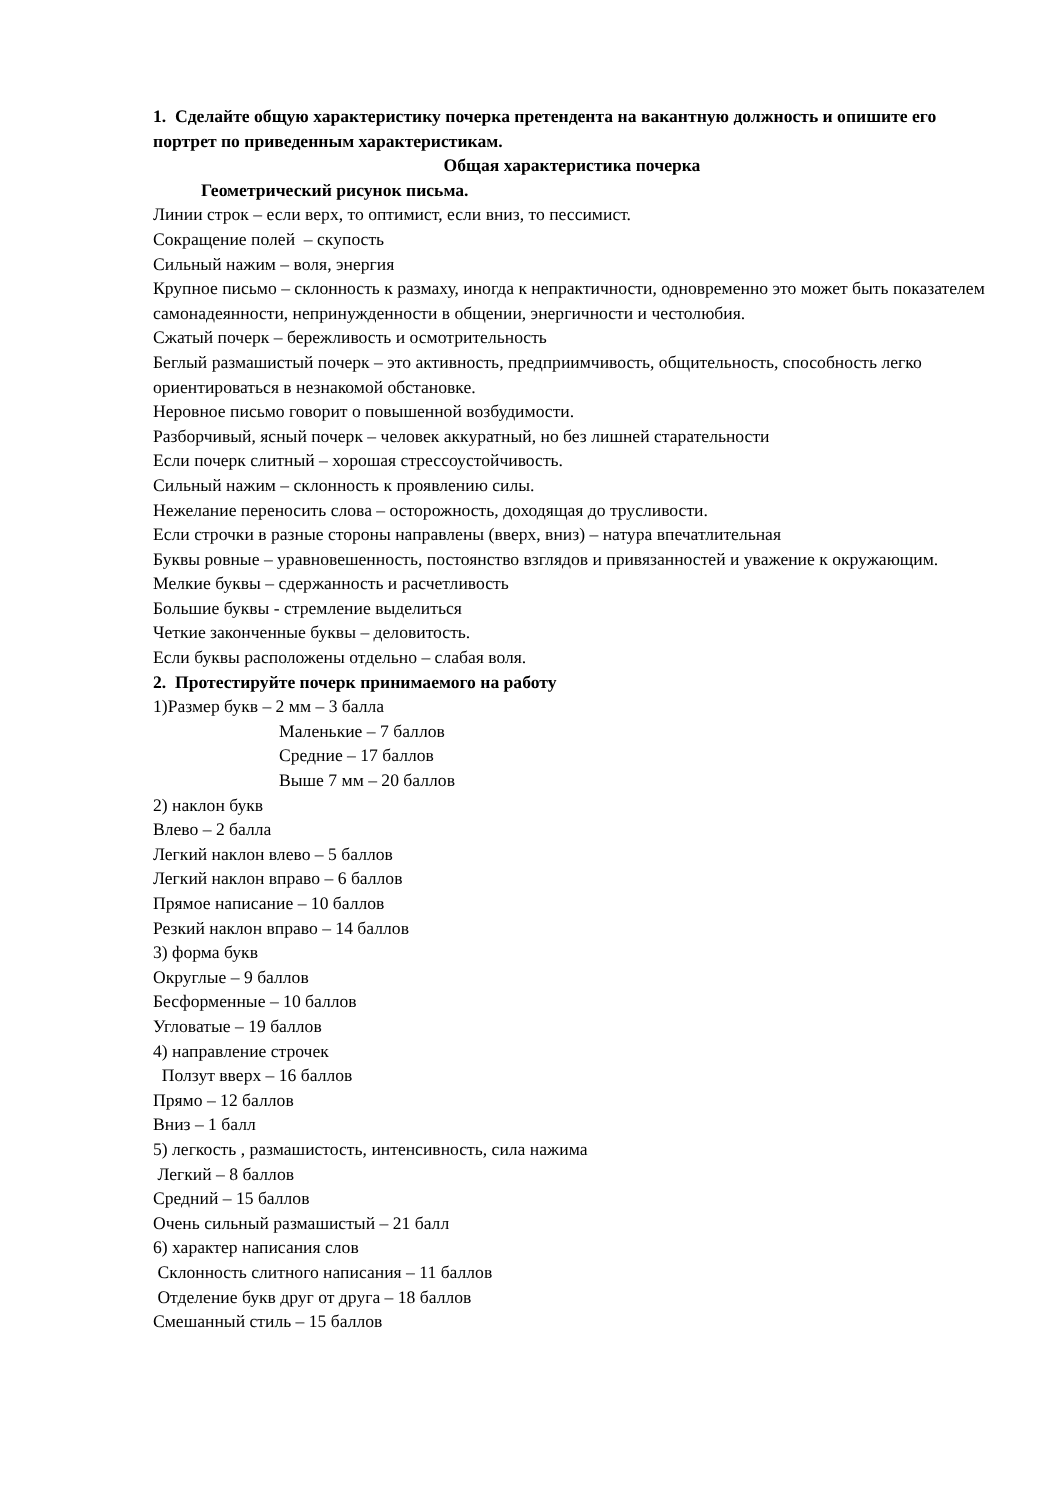1. Сделайте общую характеристику почерка претендента на вакантную должность и опишите его портрет по приведенным характеристикам.
Общая характеристика почерка
Геометрический рисунок письма.
Линии строк – если верх, то оптимист, если вниз, то пессимист.
Сокращение полей – скупость
Сильный нажим – воля, энергия
Крупное письмо – склонность к размаху, иногда к непрактичности, одновременно это может быть показателем самонадеянности, непринужденности в общении, энергичности и честолюбия.
Сжатый почерк – бережливость и осмотрительность
Беглый размашистый почерк – это активность, предприимчивость, общительность, способность легко ориентироваться в незнакомой обстановке.
Неровное письмо говорит о повышенной возбудимости.
Разборчивый, ясный почерк – человек аккуратный, но без лишней старательности
Если почерк слитный – хорошая стрессоустойчивость.
Сильный нажим – склонность к проявлению силы.
Нежелание переносить слова – осторожность, доходящая до трусливости.
Если строчки в разные стороны направлены (вверх, вниз) – натура впечатлительная
Буквы ровные – уравновешенность, постоянство взглядов и привязанностей и уважение к окружающим.
Мелкие буквы – сдержанность и расчетливость
Большие буквы - стремление выделиться
Четкие законченные буквы – деловитость.
Если буквы расположены отдельно – слабая воля.
2. Протестируйте почерк принимаемого на работу
1)Размер букв – 2 мм – 3 балла
Маленькие – 7 баллов
Средние – 17 баллов
Выше 7 мм – 20 баллов
2) наклон букв
Влево – 2 балла
Легкий наклон влево – 5 баллов
Легкий наклон вправо – 6 баллов
Прямое написание – 10 баллов
Резкий наклон вправо – 14 баллов
3) форма букв
Округлые – 9 баллов
Бесформенные – 10 баллов
Угловатые – 19 баллов
4) направление строчек
Ползут вверх – 16 баллов
Прямо – 12 баллов
Вниз – 1 балл
5) легкость , размашистость, интенсивность, сила нажима
Легкий – 8 баллов
Средний – 15 баллов
Очень сильный размашистый – 21 балл
6) характер написания слов
Склонность слитного написания – 11 баллов
Отделение букв друг от друга – 18 баллов
Смешанный стиль – 15 баллов